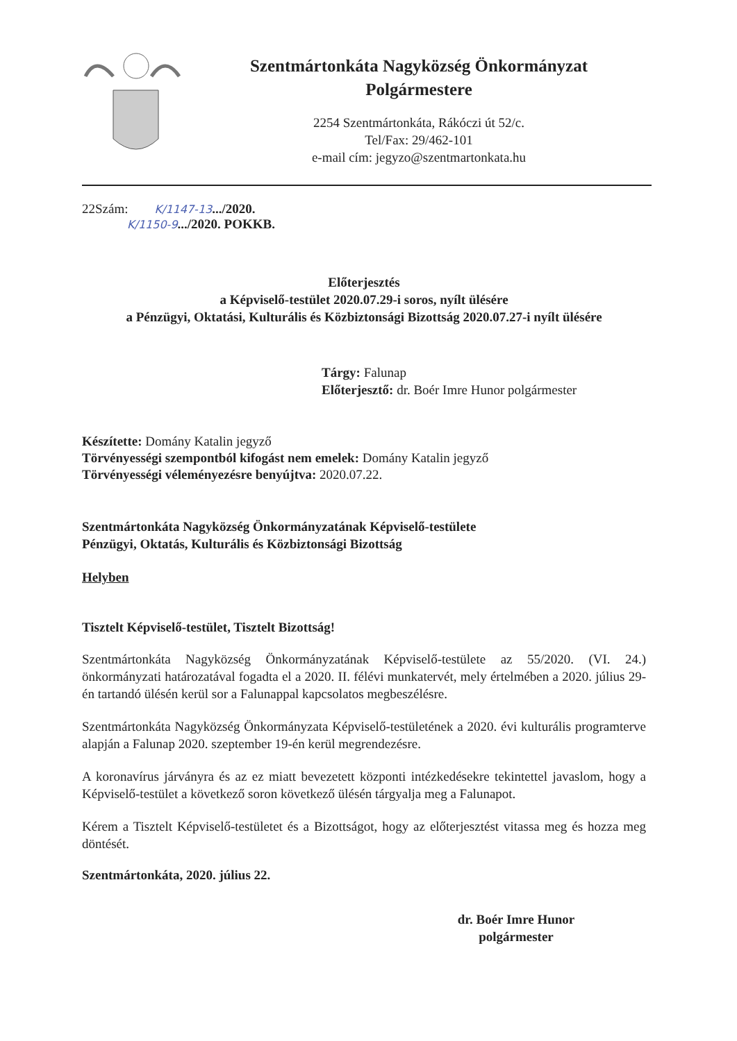Szentmártonkáta Nagyközség Önkormányzat
Polgármestere
2254 Szentmártonkáta, Rákóczi út 52/c.
Tel/Fax: 29/462-101
e-mail cím: jegyzo@szentmartonkata.hu
22Szám: K/1147-13.../2020.
K/1150-9.../2020. POKKB.
Előterjesztés
a Képviselő-testület 2020.07.29-i soros, nyílt ülésére
a Pénzügyi, Oktatási, Kulturális és Közbiztonsági Bizottság 2020.07.27-i nyílt ülésére
Tárgy: Falunap
Előterjesztő: dr. Boér Imre Hunor polgármester
Készítette: Domány Katalin jegyző
Törvényességi szempontból kifogást nem emelek: Domány Katalin jegyző
Törvényességi véleményezésre benyújtva: 2020.07.22.
Szentmártonkáta Nagyközség Önkormányzatának Képviselő-testülete
Pénzügyi, Oktatás, Kulturális és Közbiztonsági Bizottság
Helyben
Tisztelt Képviselő-testület, Tisztelt Bizottság!
Szentmártonkáta Nagyközség Önkormányzatának Képviselő-testülete az 55/2020. (VI. 24.) önkormányzati határozatával fogadta el a 2020. II. félévi munkatervét, mely értelmében a 2020. július 29-én tartandó ülésén kerül sor a Falunappal kapcsolatos megbeszélésre.
Szentmártonkáta Nagyközség Önkormányzata Képviselő-testületének a 2020. évi kulturális programterve alapján a Falunap 2020. szeptember 19-én kerül megrendezésre.
A koronavírus járványra és az ez miatt bevezetett központi intézkedésekre tekintettel javaslom, hogy a Képviselő-testület a következő soron következő ülésén tárgyalja meg a Falunapot.
Kérem a Tisztelt Képviselő-testületet és a Bizottságot, hogy az előterjesztést vitassa meg és hozza meg döntését.
Szentmártonkáta, 2020. július 22.
dr. Boér Imre Hunor
polgármester